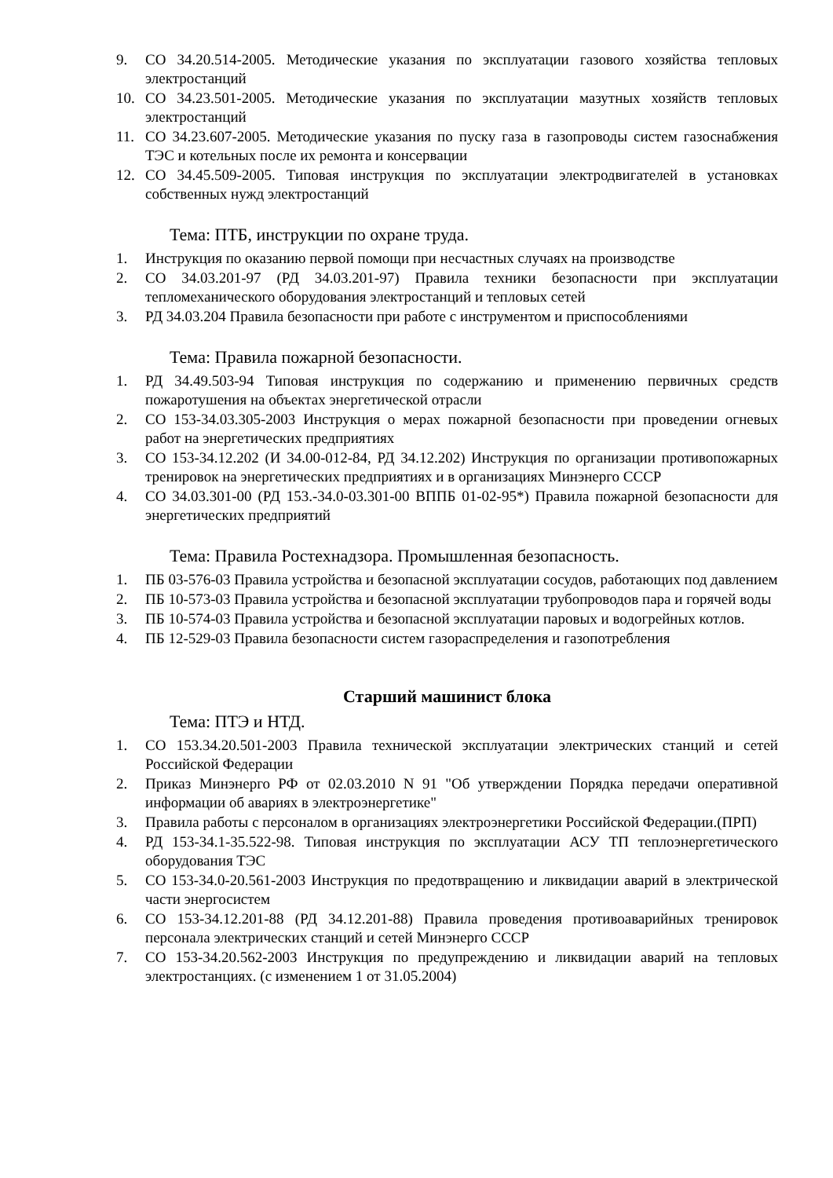9. СО 34.20.514-2005. Методические указания по эксплуатации газового хозяйства тепловых электростанций
10. СО 34.23.501-2005. Методические указания по эксплуатации мазутных хозяйств тепловых электростанций
11. СО 34.23.607-2005. Методические указания по пуску газа в газопроводы систем газоснабжения ТЭС и котельных после их ремонта и консервации
12. СО 34.45.509-2005. Типовая инструкция по эксплуатации электродвигателей в установках собственных нужд электростанций
Тема: ПТБ, инструкции по охране труда.
1. Инструкция по оказанию первой помощи при несчастных случаях на производстве
2. СО 34.03.201-97 (РД 34.03.201-97) Правила техники безопасности при эксплуатации тепломеханического оборудования электростанций и тепловых сетей
3. РД 34.03.204 Правила безопасности при работе с инструментом и приспособлениями
Тема: Правила пожарной безопасности.
1. РД 34.49.503-94 Типовая инструкция по содержанию и применению первичных средств пожаротушения на объектах энергетической отрасли
2. СО 153-34.03.305-2003 Инструкция о мерах пожарной безопасности при проведении огневых работ на энергетических предприятиях
3. СО 153-34.12.202 (И 34.00-012-84, РД 34.12.202) Инструкция по организации противопожарных тренировок на энергетических предприятиях и в организациях Минэнерго СССР
4. СО 34.03.301-00 (РД 153.-34.0-03.301-00 ВППБ 01-02-95*) Правила пожарной безопасности для энергетических предприятий
Тема: Правила Ростехнадзора. Промышленная безопасность.
1. ПБ 03-576-03 Правила устройства и безопасной эксплуатации сосудов, работающих под давлением
2. ПБ 10-573-03 Правила устройства и безопасной эксплуатации трубопроводов пара и горячей воды
3. ПБ 10-574-03 Правила устройства и безопасной эксплуатации паровых и водогрейных котлов.
4. ПБ 12-529-03 Правила безопасности систем газораспределения и газопотребления
Старший машинист блока
Тема: ПТЭ и НТД.
1. СО 153.34.20.501-2003 Правила технической эксплуатации электрических станций и сетей Российской Федерации
2. Приказ Минэнерго РФ от 02.03.2010 N 91 "Об утверждении Порядка передачи оперативной информации об авариях в электроэнергетике"
3. Правила работы с персоналом в организациях электроэнергетики Российской Федерации.(ПРП)
4. РД 153-34.1-35.522-98. Типовая инструкция по эксплуатации АСУ ТП теплоэнергетического оборудования ТЭС
5. СО 153-34.0-20.561-2003 Инструкция по предотвращению и ликвидации аварий в электрической части энергосистем
6. СО 153-34.12.201-88 (РД 34.12.201-88) Правила проведения противоаварийных тренировок персонала электрических станций и сетей Минэнерго СССР
7. СО 153-34.20.562-2003 Инструкция по предупреждению и ликвидации аварий на тепловых электростанциях. (с изменением 1 от 31.05.2004)